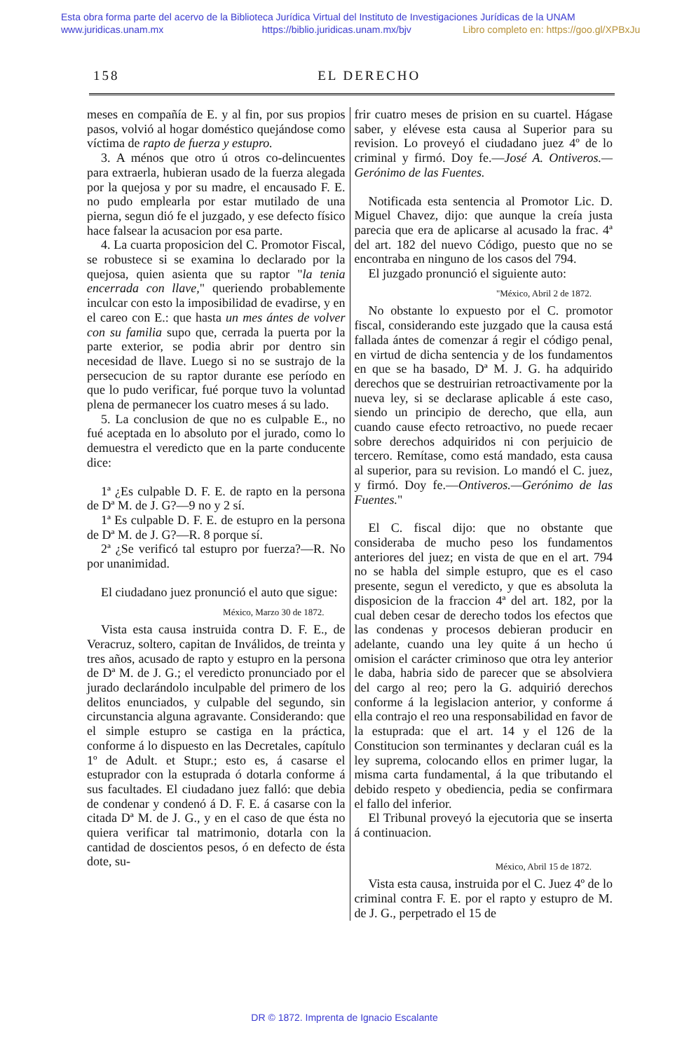Esta obra forma parte del acervo de la Biblioteca Jurídica Virtual del Instituto de Investigaciones Jurídicas de la UNAM
www.juridicas.unam.mx https://biblio.juridicas.unam.mx/bjv Libro completo en: https://goo.gl/XPBxJu
158 EL DERECHO
meses en compañía de E. y al fin, por sus propios pasos, volvió al hogar doméstico quejándose como víctima de rapto de fuerza y estupro.
3. A ménos que otro ú otros co-delincuentes para extraerla, hubieran usado de la fuerza alegada por la quejosa y por su madre, el encausado F. E. no pudo emplearla por estar mutilado de una pierna, segun dió fe el juzgado, y ese defecto físico hace falsear la acusacion por esa parte.
4. La cuarta proposicion del C. Promotor Fiscal, se robustece si se examina lo declarado por la quejosa, quien asienta que su raptor "la tenia encerrada con llave," queriendo probablemente inculcar con esto la imposibilidad de evadirse, y en el careo con E.: que hasta un mes ántes de volver con su familia supo que, cerrada la puerta por la parte exterior, se podia abrir por dentro sin necesidad de llave. Luego si no se sustrajo de la persecucion de su raptor durante ese período en que lo pudo verificar, fué porque tuvo la voluntad plena de permanecer los cuatro meses á su lado.
5. La conclusion de que no es culpable E., no fué aceptada en lo absoluto por el jurado, como lo demuestra el veredicto que en la parte conducente dice:
1ª ¿Es culpable D. F. E. de rapto en la persona de Dª M. de J. G?—9 no y 2 sí.
1ª Es culpable D. F. E. de estupro en la persona de Dª M. de J. G?—R. 8 porque sí.
2ª ¿Se verificó tal estupro por fuerza?—R. No por unanimidad.
El ciudadano juez pronunció el auto que sigue:
México, Marzo 30 de 1872.
Vista esta causa instruida contra D. F. E., de Veracruz, soltero, capitan de Inválidos, de treinta y tres años, acusado de rapto y estupro en la persona de Dª M. de J. G.; el veredicto pronunciado por el jurado declarándolo inculpable del primero de los delitos enunciados, y culpable del segundo, sin circunstancia alguna agravante. Considerando: que el simple estupro se castiga en la práctica, conforme á lo dispuesto en las Decretales, capítulo 1º de Adult. et Stupr.; esto es, á casarse el estuprador con la estuprada ó dotarla conforme á sus facultades. El ciudadano juez falló: que debia de condenar y condenó á D. F. E. á casarse con la citada Dª M. de J. G., y en el caso de que ésta no quiera verificar tal matrimonio, dotarla con la cantidad de doscientos pesos, ó en defecto de ésta dote, su-
frir cuatro meses de prision en su cuartel. Hágase saber, y elévese esta causa al Superior para su revision. Lo proveyó el ciudadano juez 4º de lo criminal y firmó. Doy fe.—José A. Ontiveros.—Gerónimo de las Fuentes.
Notificada esta sentencia al Promotor Lic. D. Miguel Chavez, dijo: que aunque la creía justa parecia que era de aplicarse al acusado la frac. 4ª del art. 182 del nuevo Código, puesto que no se encontraba en ninguno de los casos del 794.
El juzgado pronunció el siguiente auto:
"México, Abril 2 de 1872.
No obstante lo expuesto por el C. promotor fiscal, considerando este juzgado que la causa está fallada ántes de comenzar á regir el código penal, en virtud de dicha sentencia y de los fundamentos en que se ha basado, Dª M. J. G. ha adquirido derechos que se destruirian retroactivamente por la nueva ley, si se declarase aplicable á este caso, siendo un principio de derecho, que ella, aun cuando cause efecto retroactivo, no puede recaer sobre derechos adquiridos ni con perjuicio de tercero. Remítase, como está mandado, esta causa al superior, para su revision. Lo mandó el C. juez, y firmó. Doy fe.—Ontiveros.—Gerónimo de las Fuentes."
El C. fiscal dijo: que no obstante que consideraba de mucho peso los fundamentos anteriores del juez; en vista de que en el art. 794 no se habla del simple estupro, que es el caso presente, segun el veredicto, y que es absoluta la disposicion de la fraccion 4ª del art. 182, por la cual deben cesar de derecho todos los efectos que las condenas y procesos debieran producir en adelante, cuando una ley quite á un hecho ú omision el carácter criminoso que otra ley anterior le daba, habria sido de parecer que se absolviera del cargo al reo; pero la G. adquirió derechos conforme á la legislacion anterior, y conforme á ella contrajo el reo una responsabilidad en favor de la estuprada: que el art. 14 y el 126 de la Constitucion son terminantes y declaran cuál es la ley suprema, colocando ellos en primer lugar, la misma carta fundamental, á la que tributando el debido respeto y obediencia, pedia se confirmara el fallo del inferior.
El Tribunal proveyó la ejecutoria que se inserta á continuacion.
México, Abril 15 de 1872.
Vista esta causa, instruida por el C. Juez 4º de lo criminal contra F. E. por el rapto y estupro de M. de J. G., perpetrado el 15 de
DR © 1872. Imprenta de Ignacio Escalante